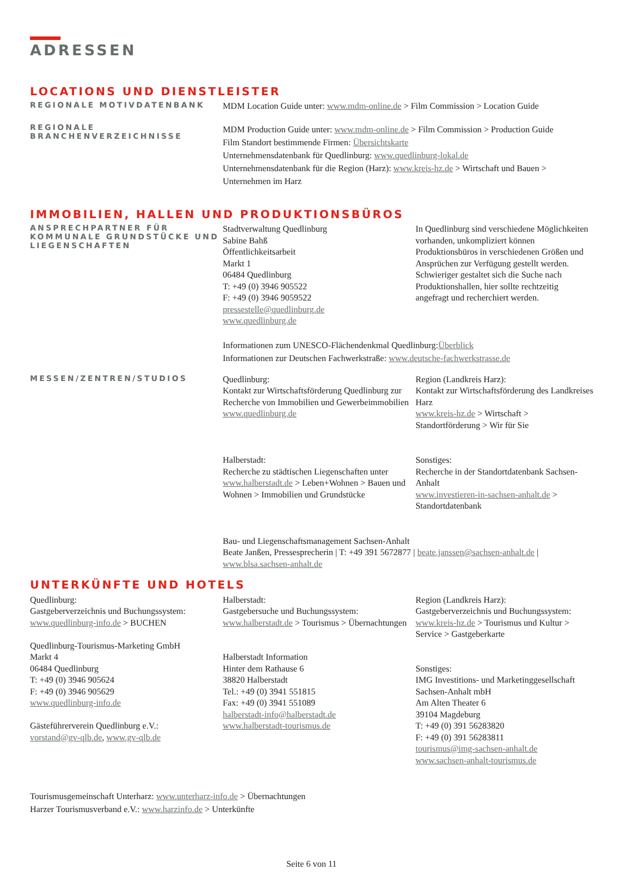ADRESSEN
LOCATIONS UND DIENSTLEISTER
REGIONALE MOTIVDATENBANK
MDM Location Guide unter: www.mdm-online.de > Film Commission > Location Guide
REGIONALE
BRANCHENVERZEICHNISSE
MDM Production Guide unter: www.mdm-online.de > Film Commission > Production Guide
Film Standort bestimmende Firmen: Übersichtskarte
Unternehmensdatenbank für Quedlinburg: www.quedlinburg-lokal.de
Unternehmensdatenbank für die Region (Harz): www.kreis-hz.de > Wirtschaft und Bauen > Unternehmen im Harz
IMMOBILIEN, HALLEN UND PRODUKTIONSBÜROS
ANSPRECHPARTNER FÜR KOMMUNALE GRUNDSTÜCKE UND LIEGENSCHAFTEN
Stadtverwaltung Quedlinburg
Sabine Bahß
Öffentlichkeitsarbeit
Markt 1
06484 Quedlinburg
T: +49 (0) 3946 905522
F: +49 (0) 3946 9059522
pressestelle@quedlinburg.de
www.quedlinburg.de
In Quedlinburg sind verschiedene Möglichkeiten vorhanden, unkompliziert können Produktionsbüros in verschiedenen Größen und Ansprüchen zur Verfügung gestellt werden. Schwieriger gestaltet sich die Suche nach Produktionshallen, hier sollte rechtzeitig angefragt und recherchiert werden.
Informationen zum UNESCO-Flächendenkmal Quedlinburg:Überblick
Informationen zur Deutschen Fachwerkstraße: www.deutsche-fachwerkstrasse.de
MESSEN/ZENTREN/STUDIOS
Quedlinburg:
Kontakt zur Wirtschaftsförderung Quedlinburg zur Recherche von Immobilien und Gewerbeimmobilien
www.quedlinburg.de
Region (Landkreis Harz):
Kontakt zur Wirtschaftsförderung des Landkreises Harz
www.kreis-hz.de > Wirtschaft > Standortförderung > Wir für Sie
Halberstadt:
Recherche zu städtischen Liegenschaften unter www.halberstadt.de > Leben+Wohnen > Bauen und Wohnen > Immobilien und Grundstücke
Sonstiges:
Recherche in der Standortdatenbank Sachsen-Anhalt
www.investieren-in-sachsen-anhalt.de > Standortdatenbank
Bau- und Liegenschaftsmanagement Sachsen-Anhalt
Beate Janßen, Pressesprecherin | T: +49 391 5672877 | beate.janssen@sachsen-anhalt.de |
www.blsa.sachsen-anhalt.de
UNTERKÜNFTE UND HOTELS
Quedlinburg:
Gastgeberverzeichnis und Buchungssystem:
www.quedlinburg-info.de > BUCHEN
Quedlinburg-Tourismus-Marketing GmbH
Markt 4
06484 Quedlinburg
T: +49 (0) 3946 905624
F: +49 (0) 3946 905629
www.quedlinburg-info.de
Gästeführerverein Quedlinburg e.V.:
vorstand@gv-qlb.de, www.gv-qlb.de
Halberstadt:
Gastgebersuche und Buchungssystem:
www.halberstadt.de > Tourismus > Übernachtungen
Halberstadt Information
Hinter dem Rathause 6
38820 Halberstadt
Tel.: +49 (0) 3941 551815
Fax: +49 (0) 3941 551089
halberstadt-info@halberstadt.de
www.halberstadt-tourismus.de
Region (Landkreis Harz):
Gastgeberverzeichnis und Buchungssystem:
www.kreis-hz.de > Tourismus und Kultur > Service > Gastgeberkarte
Sonstiges:
IMG Investitions- und Marketinggesellschaft Sachsen-Anhalt mbH
Am Alten Theater 6
39104 Magdeburg
T: +49 (0) 391 56283820
F: +49 (0) 391 56283811
tourismus@img-sachsen-anhalt.de
www.sachsen-anhalt-tourismus.de
Tourismusgemeinschaft Unterharz: www.unterharz-info.de > Übernachtungen
Harzer Tourismusverband e.V.: www.harzinfo.de > Unterkünfte
Seite 6 von 11